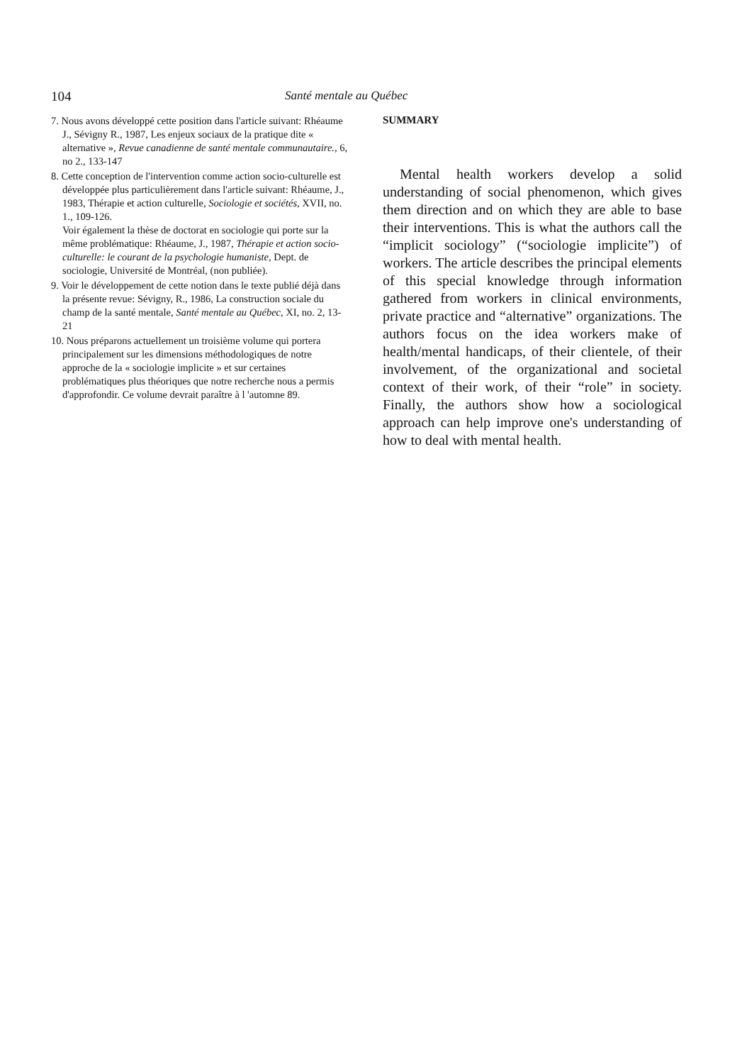104 Santé mentale au Québec
7. Nous avons développé cette position dans l'article suivant: Rhéaume J., Sévigny R., 1987, Les enjeux sociaux de la pratique dite « alternative », Revue canadienne de santé mentale communautaire., 6, no 2., 133-147
8. Cette conception de l'intervention comme action socio-culturelle est développée plus particulièrement dans l'article suivant: Rhéaume, J., 1983, Thérapie et action culturelle, Sociologie et sociétés, XVII, no. 1., 109-126.
Voir également la thèse de doctorat en sociologie qui porte sur la même problématique: Rhéaume, J., 1987, Thérapie et action socio-culturelle: le courant de la psychologie humaniste, Dept. de sociologie, Université de Montréal, (non publiée).
9. Voir le développement de cette notion dans le texte publié déjà dans la présente revue: Sévigny, R., 1986, La construction sociale du champ de la santé mentale, Santé mentale au Québec, XI, no. 2, 13-21
10. Nous préparons actuellement un troisième volume qui portera principalement sur les dimensions méthodologiques de notre approche de la « sociologie implicite » et sur certaines problématiques plus théoriques que notre recherche nous a permis d'approfondir. Ce volume devrait paraître à l 'automne 89.
SUMMARY
Mental health workers develop a solid understanding of social phenomenon, which gives them direction and on which they are able to base their interventions. This is what the authors call the “implicit sociology” (“sociologie implicite”) of workers. The article describes the principal elements of this special knowledge through information gathered from workers in clinical environments, private practice and “alternative” organizations. The authors focus on the idea workers make of health/mental handicaps, of their clientele, of their involvement, of the organizational and societal context of their work, of their “role” in society. Finally, the authors show how a sociological approach can help improve one's understanding of how to deal with mental health.